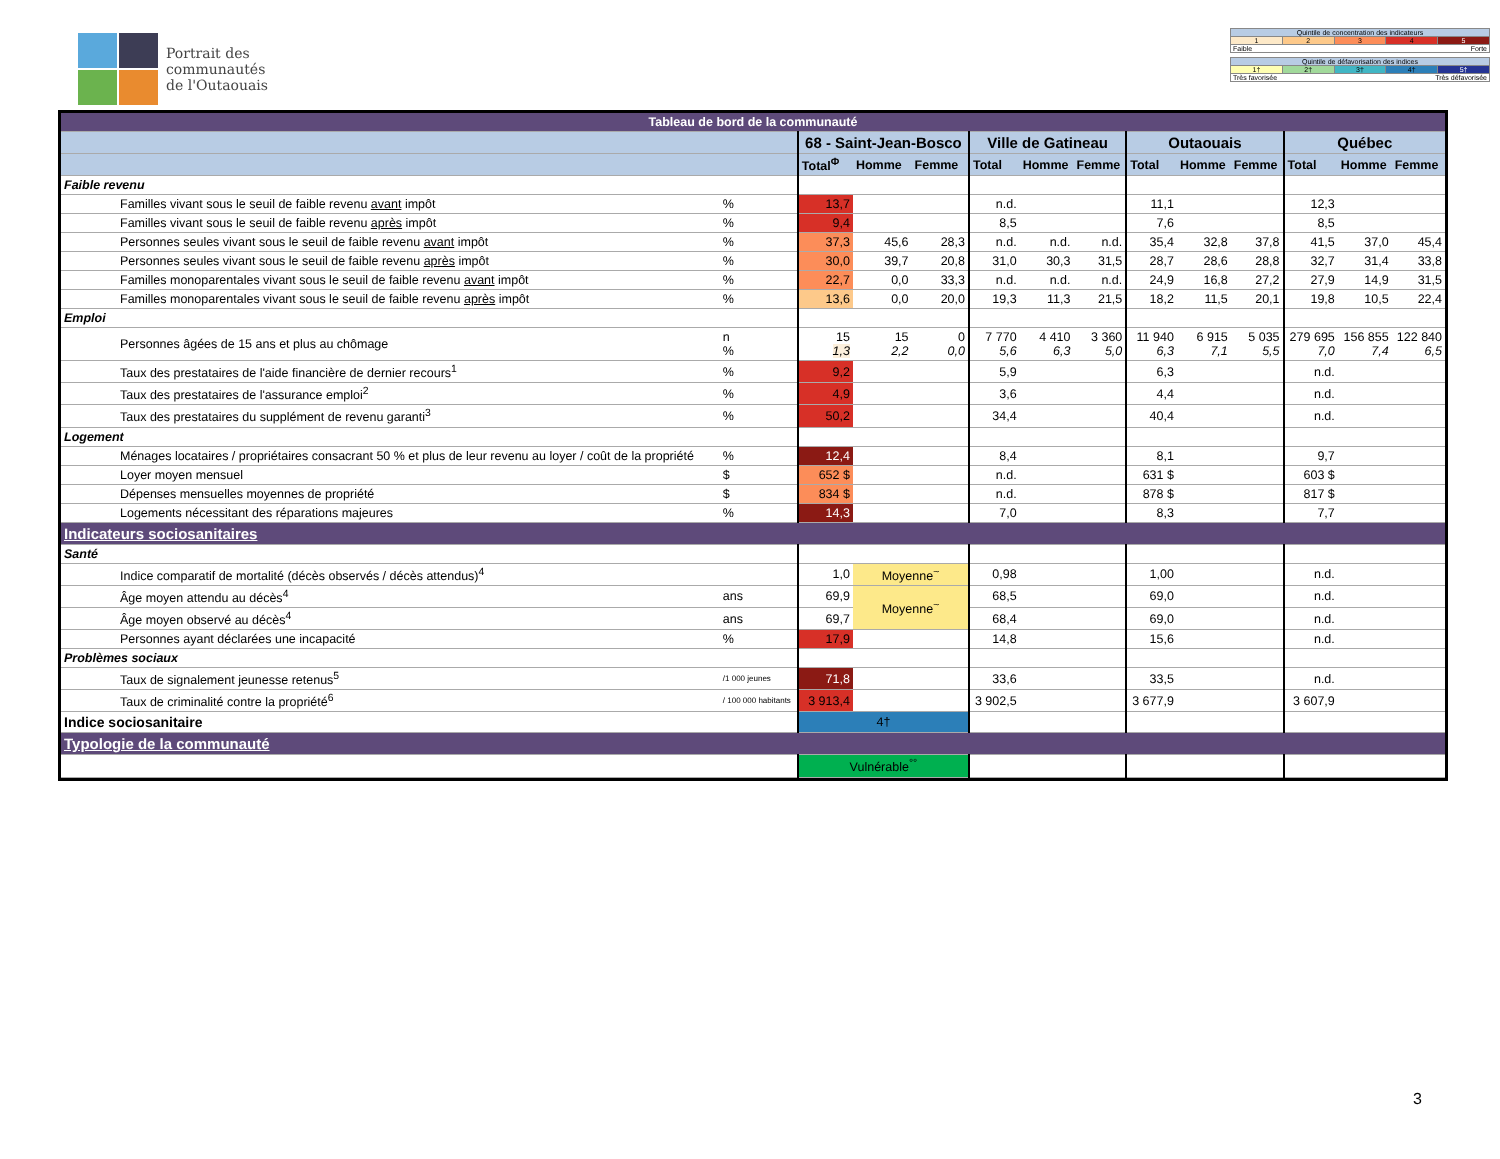Portrait des
communautés
de l'Outaouais
| Quintile de concentration des indicateurs | | | | |
| 1 | 2 | 3 | 4 | 5 |
| Faible Forte | | | | |
| Quintile de défavorisation des indices | | | | |
| 1† | 2† | 3† | 4† | 5† |
| Très favorisée Très défavorisée | | | | |
| Tableau de bord de la communauté | | | | | | | | | | | | | | |
| | | | 68 - Saint-Jean-Bosco | | | Ville de Gatineau | | | Outaouais | | | Québec | | |
| | | | Total<sup>Φ</sup> | Homme | Femme | Total | Homme | Femme | Total | Homme | Femme | Total | Homme | Femme |
| Faible revenu | | | | | | | | | | | | | | |
| | Familles vivant sous le seuil de faible revenu avant impôt | % | 13,7 | | | n.d. | | | 11,1 | | | 12,3 | | |
| | Familles vivant sous le seuil de faible revenu après impôt | % | 9,4 | | | 8,5 | | | 7,6 | | | 8,5 | | |
| | Personnes seules vivant sous le seuil de faible revenu avant impôt | % | 37,3 | 45,6 | 28,3 | n.d. | n.d. | n.d. | 35,4 | 32,8 | 37,8 | 41,5 | 37,0 | 45,4 |
| | Personnes seules vivant sous le seuil de faible revenu après impôt | % | 30,0 | 39,7 | 20,8 | 31,0 | 30,3 | 31,5 | 28,7 | 28,6 | 28,8 | 32,7 | 31,4 | 33,8 |
| | Familles monoparentales vivant sous le seuil de faible revenu avant impôt | % | 22,7 | 0,0 | 33,3 | n.d. | n.d. | n.d. | 24,9 | 16,8 | 27,2 | 27,9 | 14,9 | 31,5 |
| | Familles monoparentales vivant sous le seuil de faible revenu après impôt | % | 13,6 | 0,0 | 20,0 | 19,3 | 11,3 | 21,5 | 18,2 | 11,5 | 20,1 | 19,8 | 10,5 | 22,4 |
| Emploi | | | | | | | | | | | | | | |
| | Personnes âgées de 15 ans et plus au chômage | n % | 15 1,3 | 15 2,2 | 0 0,0 | 7 770 5,6 | 4 410 6,3 | 3 360 5,0 | 11 940 6,3 | 6 915 7,1 | 5 035 5,5 | 279 695 7,0 | 156 855 7,4 | 122 840 6,5 |
| | Taux des prestataires de l'aide financière de dernier recours<sup>1</sup> | % | 9,2 | | | 5,9 | | | 6,3 | | | n.d. | | |
| | Taux des prestataires de l'assurance emploi<sup>2</sup> | % | 4,9 | | | 3,6 | | | 4,4 | | | n.d. | | |
| | Taux des prestataires du supplément de revenu garanti<sup>3</sup> | % | 50,2 | | | 34,4 | | | 40,4 | | | n.d. | | |
| Logement | | | | | | | | | | | | | | |
| | Ménages locataires / propriétaires consacrant 50 % et plus de leur revenu au loyer / coût de la propriété | % | 12,4 | | | 8,4 | | | 8,1 | | | 9,7 | | |
| | Loyer moyen mensuel | $ | 652 $ | | | n.d. | | | 631 $ | | | 603 $ | | |
| | Dépenses mensuelles moyennes de propriété | $ | 834 $ | | | n.d. | | | 878 $ | | | 817 $ | | |
| | Logements nécessitant des réparations majeures | % | 14,3 | | | 7,0 | | | 8,3 | | | 7,7 | | |
| Indicateurs sociosanitaires | | | | | | | | | | | | | | |
| Santé | | | | | | | | | | | | | | |
| | Indice comparatif de mortalité (décès observés / décès attendus)<sup>4</sup> | | 1,0 | Moyenne<sup>~</sup> | | 0,98 | | | 1,00 | | | n.d. | | |
| | Âge moyen attendu au décès<sup>4</sup> | ans | 69,9 | Moyenne<sup>~</sup> | | 68,5 | | | 69,0 | | | n.d. | | |
| | Âge moyen observé au décès<sup>4</sup> | ans | 69,7 | | | 68,4 | | | 69,0 | | | n.d. | | |
| | Personnes ayant déclarées une incapacité | % | 17,9 | | | 14,8 | | | 15,6 | | | n.d. | | |
| Problèmes sociaux | | | | | | | | | | | | | | |
| | Taux de signalement jeunesse retenus<sup>5</sup> | /1 000 jeunes | 71,8 | | | 33,6 | | | 33,5 | | | n.d. | | |
| | Taux de criminalité contre la propriété<sup>6</sup> | / 100 000 habitants | 3 913,4 | | | 3 902,5 | | | 3 677,9 | | | 3 607,9 | | |
| Indice sociosanitaire | | | 4† | | | | | | | | | | | |
| Typologie de la communauté | | | | | | | | | | | | | | |
| | | | Vulnérable<sup>°°</sup> | | | | | | | | | | | |
3